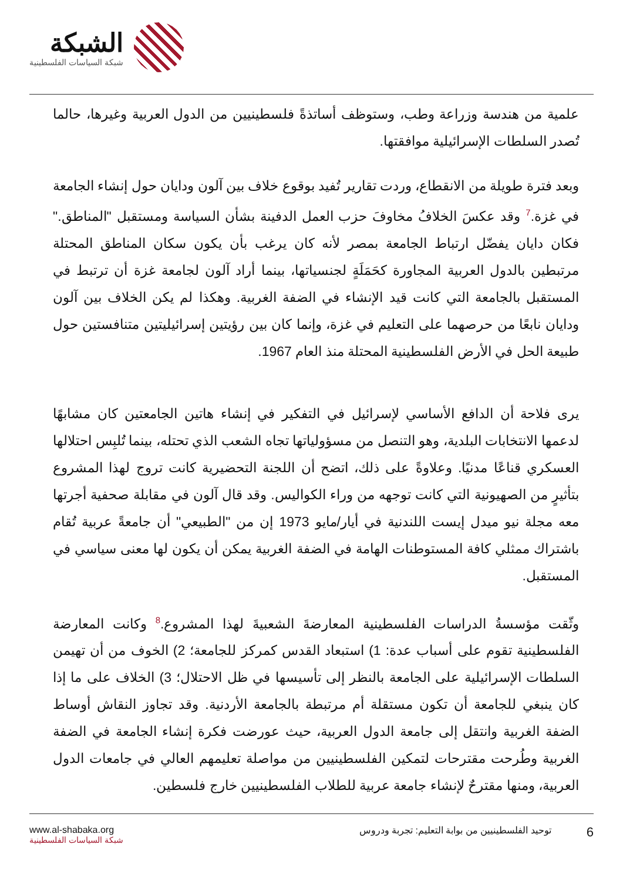الشبكة
شبكة السياسات الفلسطينية
علمية من هندسة وزراعة وطب، وستوظف أساتذةً فلسطينيين من الدول العربية وغيرها، حالما تُصدر السلطات الإسرائيلية موافقتها.
وبعد فترة طويلة من الانقطاع، وردت تقارير تُفيد بوقوع خلاف بين آلون ودايان حول إنشاء الجامعة في غزة.<sup>7</sup> وقد عكسَ الخلافُ مخاوفَ حزب العمل الدفينة بشأن السياسة ومستقبل "المناطق." فكان دايان يفضّل ارتباط الجامعة بمصر لأنه كان يرغب بأن يكون سكان المناطق المحتلة مرتبطين بالدول العربية المجاورة كحَمَلَةٍ لجنسياتها، بينما أراد آلون لجامعة غزة أن ترتبط في المستقبل بالجامعة التي كانت قيد الإنشاء في الضفة الغربية. وهكذا لم يكن الخلاف بين آلون ودايان نابعًا من حرصهما على التعليم في غزة، وإنما كان بين رؤيتين إسرائيليتين متنافستين حول طبيعة الحل في الأرض الفلسطينية المحتلة منذ العام 1967.
يرى فلاحة أن الدافع الأساسي لإسرائيل في التفكير في إنشاء هاتين الجامعتين كان مشابهًا لدعمها الانتخابات البلدية، وهو التنصل من مسؤولياتها تجاه الشعب الذي تحتله، بينما تُلبِس احتلالها العسكري قناعًا مدنيًا. وعلاوةً على ذلك، اتضح أن اللجنة التحضيرية كانت تروج لهذا المشروع بتأثيرٍ من الصهيونية التي كانت توجهه من وراء الكواليس. وقد قال آلون في مقابلة صحفية أجرتها معه مجلة نيو ميدل إيست اللندنية في أيار/مايو 1973 إن من "الطبيعي" أن جامعةً عربية تُقام باشتراك ممثلي كافة المستوطنات الهامة في الضفة الغربية يمكن أن يكون لها معنى سياسي في المستقبل.
وثّقت مؤسسةُ الدراسات الفلسطينية المعارضةَ الشعبيةَ لهذا المشروع.<sup>8</sup> وكانت المعارضة الفلسطينية تقوم على أسباب عدة: 1) استبعاد القدس كمركز للجامعة؛ 2) الخوف من أن تهيمن السلطات الإسرائيلية على الجامعة بالنظر إلى تأسيسها في ظل الاحتلال؛ 3) الخلاف على ما إذا كان ينبغي للجامعة أن تكون مستقلة أم مرتبطة بالجامعة الأردنية. وقد تجاوز النقاش أوساط الضفة الغربية وانتقل إلى جامعة الدول العربية، حيث عورضت فكرة إنشاء الجامعة في الضفة الغربية وطُرحت مقترحات لتمكين الفلسطينيين من مواصلة تعليمهم العالي في جامعات الدول العربية، ومنها مقترحٌ لإنشاء جامعة عربية للطلاب الفلسطينيين خارج فلسطين.
www.al-shabaka.org
شبكة السياسات الفلسطينية
6 توحيد الفلسطينيين من بوابة التعليم: تجربة ودروس